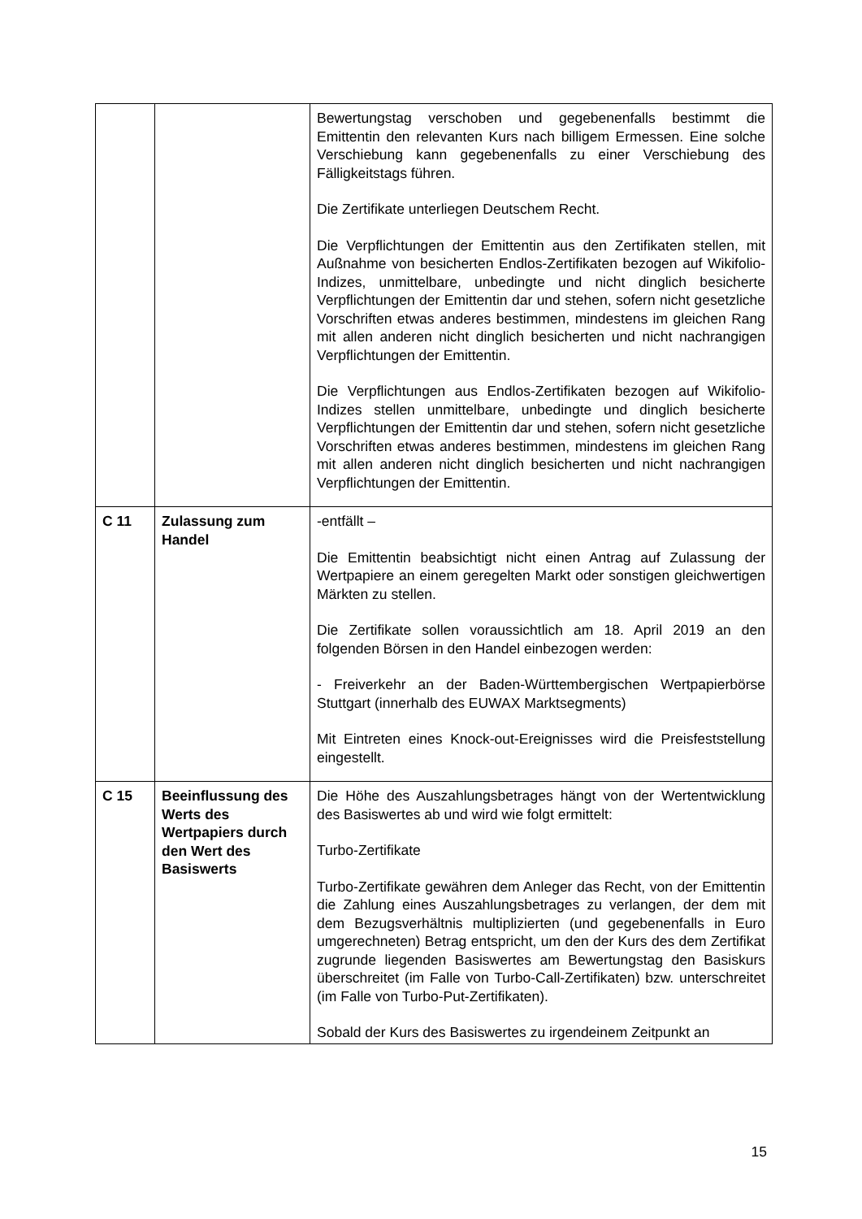| | | Bewertungstag verschoben und gegebenenfalls bestimmt die Emittentin den relevanten Kurs nach billigem Ermessen. Eine solche Verschiebung kann gegebenenfalls zu einer Verschiebung des Fälligkeitstags führen. Die Zertifikate unterliegen Deutschem Recht. Die Verpflichtungen der Emittentin aus den Zertifikaten stellen, mit Außnahme von besicherten Endlos-Zertifikaten bezogen auf Wikifolio-Indizes, unmittelbare, unbedingte und nicht dinglich besicherte Verpflichtungen der Emittentin dar und stehen, sofern nicht gesetzliche Vorschriften etwas anderes bestimmen, mindestens im gleichen Rang mit allen anderen nicht dinglich besicherten und nicht nachrangigen Verpflichtungen der Emittentin. Die Verpflichtungen aus Endlos-Zertifikaten bezogen auf Wikifolio-Indizes stellen unmittelbare, unbedingte und dinglich besicherte Verpflichtungen der Emittentin dar und stehen, sofern nicht gesetzliche Vorschriften etwas anderes bestimmen, mindestens im gleichen Rang mit allen anderen nicht dinglich besicherten und nicht nachrangigen Verpflichtungen der Emittentin. |
| C 11 | Zulassung zum Handel | -entfällt – Die Emittentin beabsichtigt nicht einen Antrag auf Zulassung der Wertpapiere an einem geregelten Markt oder sonstigen gleichwertigen Märkten zu stellen. Die Zertifikate sollen voraussichtlich am 18. April 2019 an den folgenden Börsen in den Handel einbezogen werden: - Freiverkehr an der Baden-Württembergischen Wertpapierbörse Stuttgart (innerhalb des EUWAX Marktsegments) Mit Eintreten eines Knock-out-Ereignisses wird die Preisfeststellung eingestellt. |
| C 15 | Beeinflussung des Werts des Wertpapiers durch den Wert des Basiswerts | Die Höhe des Auszahlungsbetrages hängt von der Wertentwicklung des Basiswertes ab und wird wie folgt ermittelt: Turbo-Zertifikate Turbo-Zertifikate gewähren dem Anleger das Recht, von der Emittentin die Zahlung eines Auszahlungsbetrages zu verlangen, der dem mit dem Bezugsverhältnis multiplizierten (und gegebenenfalls in Euro umgerechneten) Betrag entspricht, um den der Kurs des dem Zertifikat zugrunde liegenden Basiswertes am Bewertungstag den Basiskurs überschreitet (im Falle von Turbo-Call-Zertifikaten) bzw. unterschreitet (im Falle von Turbo-Put-Zertifikaten). Sobald der Kurs des Basiswertes zu irgendeinem Zeitpunkt an |
15